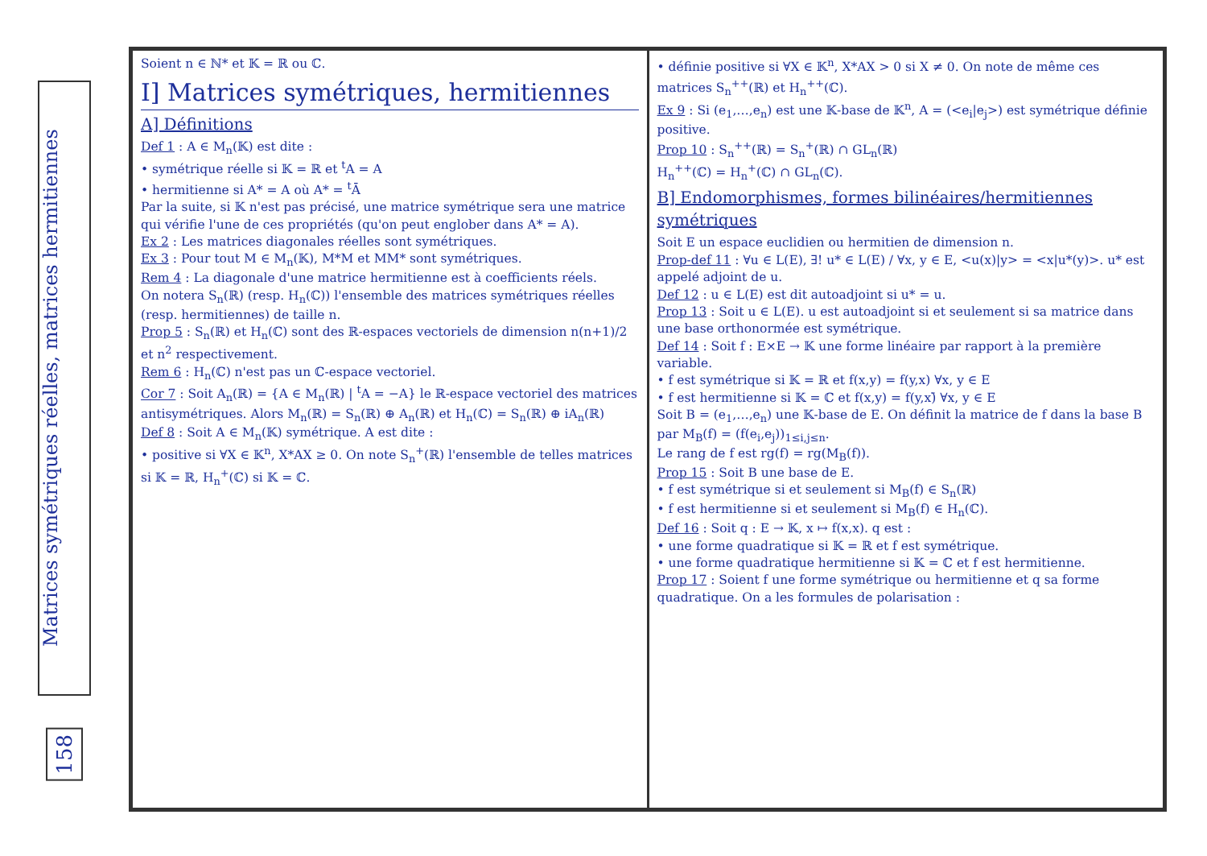Matrices symétriques réelles, matrices hermitiennes
158
Soient n ∈ ℕ* et 𝕂 = ℝ ou ℂ.
I] Matrices symétriques, hermitiennes
A] Définitions
Def 1 : A ∈ M<sub>n</sub>(𝕂) est dite :
• symétrique réelle si 𝕂 = ℝ et <sup>t</sup>A = A
• hermitienne si A* = A où A* = <sup>t</sup>Ā
Par la suite, si 𝕂 n'est pas précisé, une matrice symétrique sera une matrice qui vérifie l'une de ces propriétés (qu'on peut englober dans A* = A).
Ex 2 : Les matrices diagonales réelles sont symétriques.
Ex 3 : Pour tout M ∈ M<sub>n</sub>(𝕂), M*M et MM* sont symétriques.
Rem 4 : La diagonale d'une matrice hermitienne est à coefficients réels.
On notera S<sub>n</sub>(ℝ) (resp. H<sub>n</sub>(ℂ)) l'ensemble des matrices symétriques réelles (resp. hermitiennes) de taille n.
Prop 5 : S<sub>n</sub>(ℝ) et H<sub>n</sub>(ℂ) sont des ℝ-espaces vectoriels de dimension n(n+1)/2 et n<sup>2</sup> respectivement.
Rem 6 : H<sub>n</sub>(ℂ) n'est pas un ℂ-espace vectoriel.
Cor 7 : Soit A<sub>n</sub>(ℝ) = {A ∈ M<sub>n</sub>(ℝ) | <sup>t</sup>A = −A} le ℝ-espace vectoriel des matrices antisymétriques. Alors M<sub>n</sub>(ℝ) = S<sub>n</sub>(ℝ) ⊕ A<sub>n</sub>(ℝ) et H<sub>n</sub>(ℂ) = S<sub>n</sub>(ℝ) ⊕ iA<sub>n</sub>(ℝ)
Def 8 : Soit A ∈ M<sub>n</sub>(𝕂) symétrique. A est dite :
• positive si ∀X ∈ 𝕂<sup>n</sup>, X*AX ≥ 0. On note S<sub>n</sub><sup>+</sup>(ℝ) l'ensemble de telles matrices si 𝕂 = ℝ, H<sub>n</sub><sup>+</sup>(ℂ) si 𝕂 = ℂ.
• définie positive si ∀X ∈ 𝕂<sup>n</sup>, X*AX > 0 si X ≠ 0. On note de même ces matrices S<sub>n</sub><sup>++</sup>(ℝ) et H<sub>n</sub><sup>++</sup>(ℂ).
Ex 9 : Si (e<sub>1</sub>,…,e<sub>n</sub>) est une 𝕂-base de 𝕂<sup>n</sup>, A = (<e<sub>i</sub>|e<sub>j</sub>>) est symétrique définie positive.
Prop 10 : S<sub>n</sub><sup>++</sup>(ℝ) = S<sub>n</sub><sup>+</sup>(ℝ) ∩ GL<sub>n</sub>(ℝ)
H<sub>n</sub><sup>++</sup>(ℂ) = H<sub>n</sub><sup>+</sup>(ℂ) ∩ GL<sub>n</sub>(ℂ).
B] Endomorphismes, formes bilinéaires/hermitiennes symétriques
Soit E un espace euclidien ou hermitien de dimension n.
Prop-def 11 : ∀u ∈ L(E), ∃! u* ∈ L(E) / ∀x, y ∈ E, <u(x)|y> = <x|u*(y)>. u* est appelé adjoint de u.
Def 12 : u ∈ L(E) est dit autoadjoint si u* = u.
Prop 13 : Soit u ∈ L(E). u est autoadjoint si et seulement si sa matrice dans une base orthonormée est symétrique.
Def 14 : Soit f : E×E → 𝕂 une forme linéaire par rapport à la première variable.
• f est symétrique si 𝕂 = ℝ et f(x,y) = f(y,x) ∀x, y ∈ E
• f est hermitienne si 𝕂 = ℂ et f(x,y) = f(y,x)̄ ∀x, y ∈ E
Soit B = (e<sub>1</sub>,…,e<sub>n</sub>) une 𝕂-base de E. On définit la matrice de f dans la base B par M<sub>B</sub>(f) = (f(e<sub>i</sub>,e<sub>j</sub>))<sub>1≤i,j≤n</sub>.
Le rang de f est rg(f) = rg(M<sub>B</sub>(f)).
Prop 15 : Soit B une base de E.
• f est symétrique si et seulement si M<sub>B</sub>(f) ∈ S<sub>n</sub>(ℝ)
• f est hermitienne si et seulement si M<sub>B</sub>(f) ∈ H<sub>n</sub>(ℂ).
Def 16 : Soit q : E → 𝕂, x ↦ f(x,x). q est :
• une forme quadratique si 𝕂 = ℝ et f est symétrique.
• une forme quadratique hermitienne si 𝕂 = ℂ et f est hermitienne.
Prop 17 : Soient f une forme symétrique ou hermitienne et q sa forme quadratique. On a les formules de polarisation :